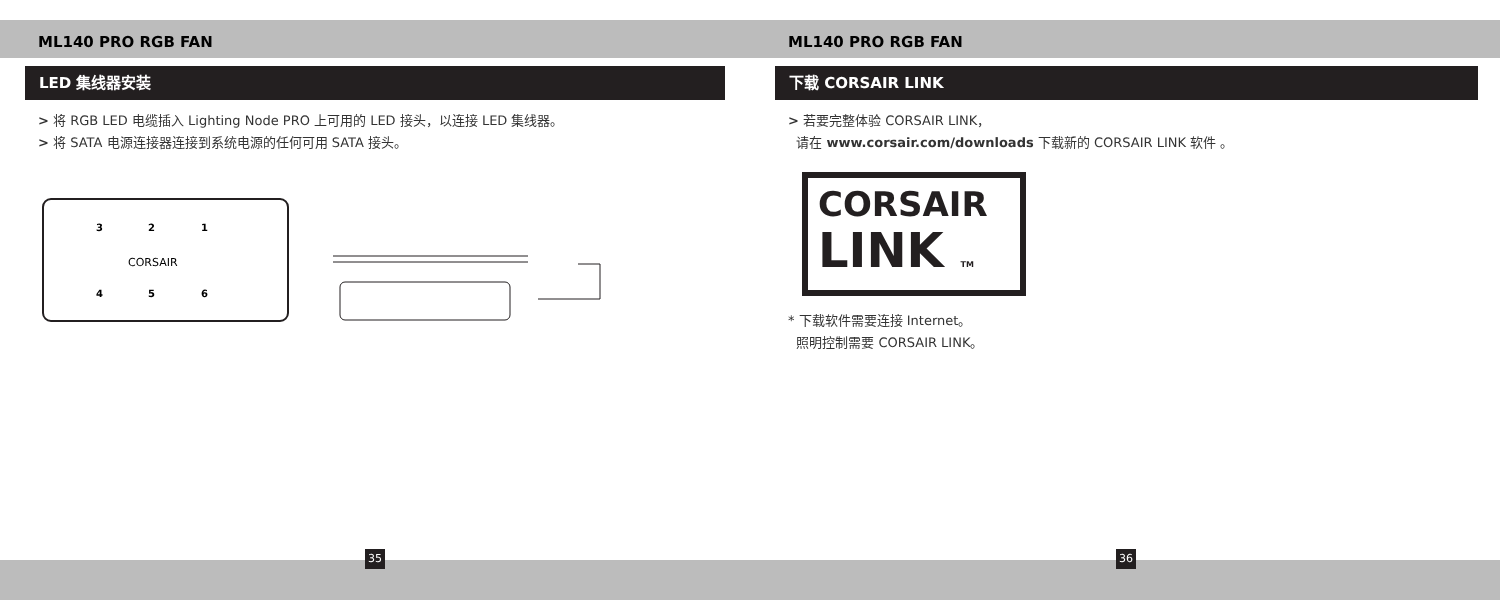ML140 PRO RGB FAN
LED 集线器安装
> 将 RGB LED 电缆插入 Lighting Node PRO 上可用的 LED 接头，以连接 LED 集线器。
> 将 SATA 电源连接器连接到系统电源的任何可用 SATA 接头。
3
2
1
CORSAIR
4
5
6
35
ML140 PRO RGB FAN
下载 CORSAIR LINK
> 若要完整体验 CORSAIR LINK，
请在 www.corsair.com/downloads 下载新的 CORSAIR LINK 软件 。
CORSAIR
LINK TM
* 下载软件需要连接 Internet。
照明控制需要 CORSAIR LINK。
36